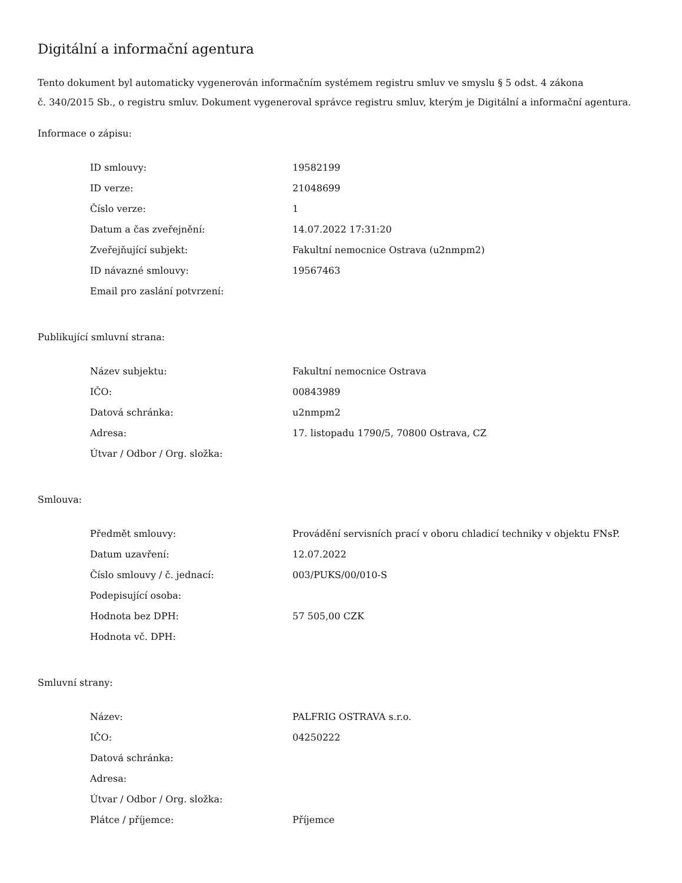Digitální a informační agentura
Tento dokument byl automaticky vygenerován informačním systémem registru smluv ve smyslu § 5 odst. 4 zákona
č. 340/2015 Sb., o registru smluv. Dokument vygeneroval správce registru smluv, kterým je Digitální a informační agentura.
Informace o zápisu:
| ID smlouvy: | 19582199 |
| ID verze: | 21048699 |
| Číslo verze: | 1 |
| Datum a čas zveřejnění: | 14.07.2022 17:31:20 |
| Zveřejňující subjekt: | Fakultní nemocnice Ostrava (u2nmpm2) |
| ID návazné smlouvy: | 19567463 |
| Email pro zaslání potvrzení: | |
Publikující smluvní strana:
| Název subjektu: | Fakultní nemocnice Ostrava |
| IČO: | 00843989 |
| Datová schránka: | u2nmpm2 |
| Adresa: | 17. listopadu 1790/5, 70800 Ostrava, CZ |
| Útvar / Odbor / Org. složka: | |
Smlouva:
| Předmět smlouvy: | Provádění servisních prací v oboru chladicí techniky v objektu FNsP. |
| Datum uzavření: | 12.07.2022 |
| Číslo smlouvy / č. jednací: | 003/PUKS/00/010-S |
| Podepisující osoba: | |
| Hodnota bez DPH: | 57 505,00 CZK |
| Hodnota vč. DPH: | |
Smluvní strany:
| Název: | PALFRIG OSTRAVA s.r.o. |
| IČO: | 04250222 |
| Datová schránka: | |
| Adresa: | |
| Útvar / Odbor / Org. složka: | |
| Plátce / příjemce: | Příjemce |